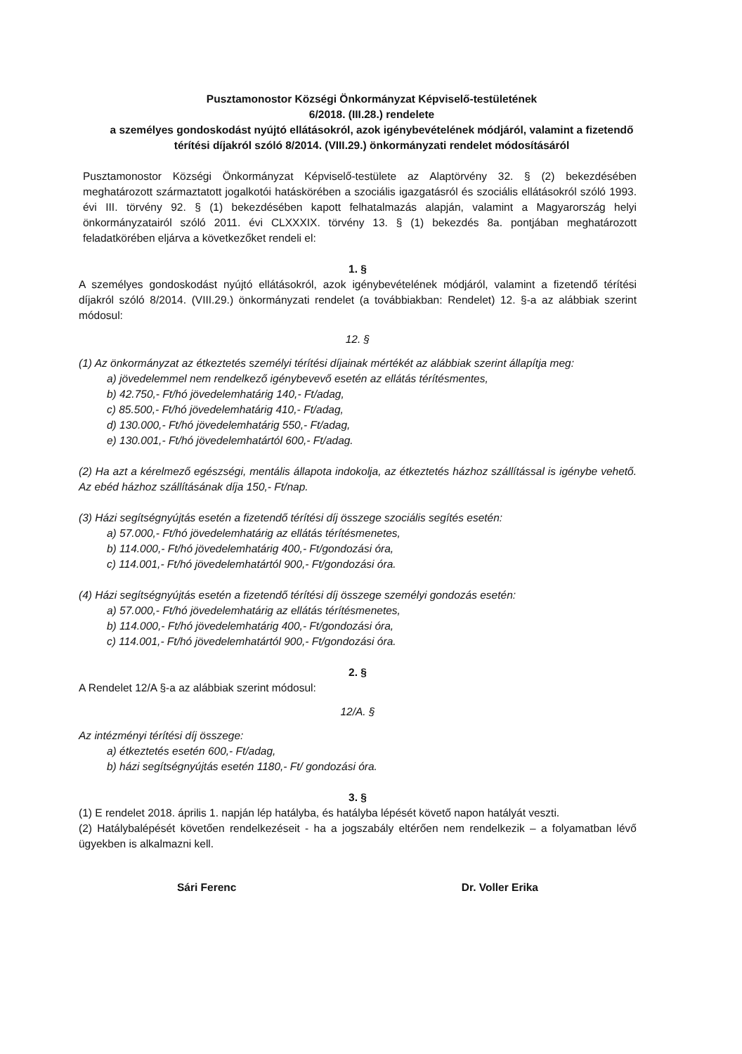Pusztamonostor Községi Önkormányzat Képviselő-testületének
6/2018. (III.28.) rendelete
a személyes gondoskodást nyújtó ellátásokról, azok igénybevételének módjáról, valamint a fizetendő térítési díjakról szóló 8/2014. (VIII.29.) önkormányzati rendelet módosításáról
Pusztamonostor Községi Önkormányzat Képviselő-testülete az Alaptörvény 32. § (2) bekezdésében meghatározott származtatott jogalkotói hatáskörében a szociális igazgatásról és szociális ellátásokról szóló 1993. évi III. törvény 92. § (1) bekezdésében kapott felhatalmazás alapján, valamint a Magyarország helyi önkormányzatairól szóló 2011. évi CLXXXIX. törvény 13. § (1) bekezdés 8a. pontjában meghatározott feladatkörében eljárva a következőket rendeli el:
1. §
A személyes gondoskodást nyújtó ellátásokról, azok igénybevételének módjáról, valamint a fizetendő térítési díjakról szóló 8/2014. (VIII.29.) önkormányzati rendelet (a továbbiakban: Rendelet) 12. §-a az alábbiak szerint módosul:
12. §
(1) Az önkormányzat az étkeztetés személyi térítési díjainak mértékét az alábbiak szerint állapítja meg:
a) jövedelemmel nem rendelkező igénybevevő esetén az ellátás térítésmentes,
b) 42.750,- Ft/hó jövedelemhatárig 140,- Ft/adag,
c) 85.500,- Ft/hó jövedelemhatárig 410,- Ft/adag,
d) 130.000,- Ft/hó jövedelemhatárig 550,- Ft/adag,
e) 130.001,- Ft/hó jövedelemhatártól 600,- Ft/adag.
(2) Ha azt a kérelmező egészségi, mentális állapota indokolja, az étkeztetés házhoz szállítással is igénybe vehető. Az ebéd házhoz szállításának díja 150,- Ft/nap.
(3) Házi segítségnyújtás esetén a fizetendő térítési díj összege szociális segítés esetén:
a) 57.000,- Ft/hó jövedelemhatárig az ellátás térítésmenetes,
b) 114.000,- Ft/hó jövedelemhatárig 400,- Ft/gondozási óra,
c) 114.001,- Ft/hó jövedelemhatártól 900,- Ft/gondozási óra.
(4) Házi segítségnyújtás esetén a fizetendő térítési díj összege személyi gondozás esetén:
a) 57.000,- Ft/hó jövedelemhatárig az ellátás térítésmenetes,
b) 114.000,- Ft/hó jövedelemhatárig 400,- Ft/gondozási óra,
c) 114.001,- Ft/hó jövedelemhatártól 900,- Ft/gondozási óra.
2. §
A Rendelet 12/A §-a az alábbiak szerint módosul:
12/A. §
Az intézményi térítési díj összege:
a) étkeztetés esetén 600,- Ft/adag,
b) házi segítségnyújtás esetén 1180,- Ft/ gondozási óra.
3. §
(1) E rendelet 2018. április 1. napján lép hatályba, és hatályba lépését követő napon hatályát veszti.
(2) Hatálybalépését követően rendelkezéseit - ha a jogszabály eltérően nem rendelkezik – a folyamatban lévő ügyekben is alkalmazni kell.
Sári Ferenc Dr. Voller Erika